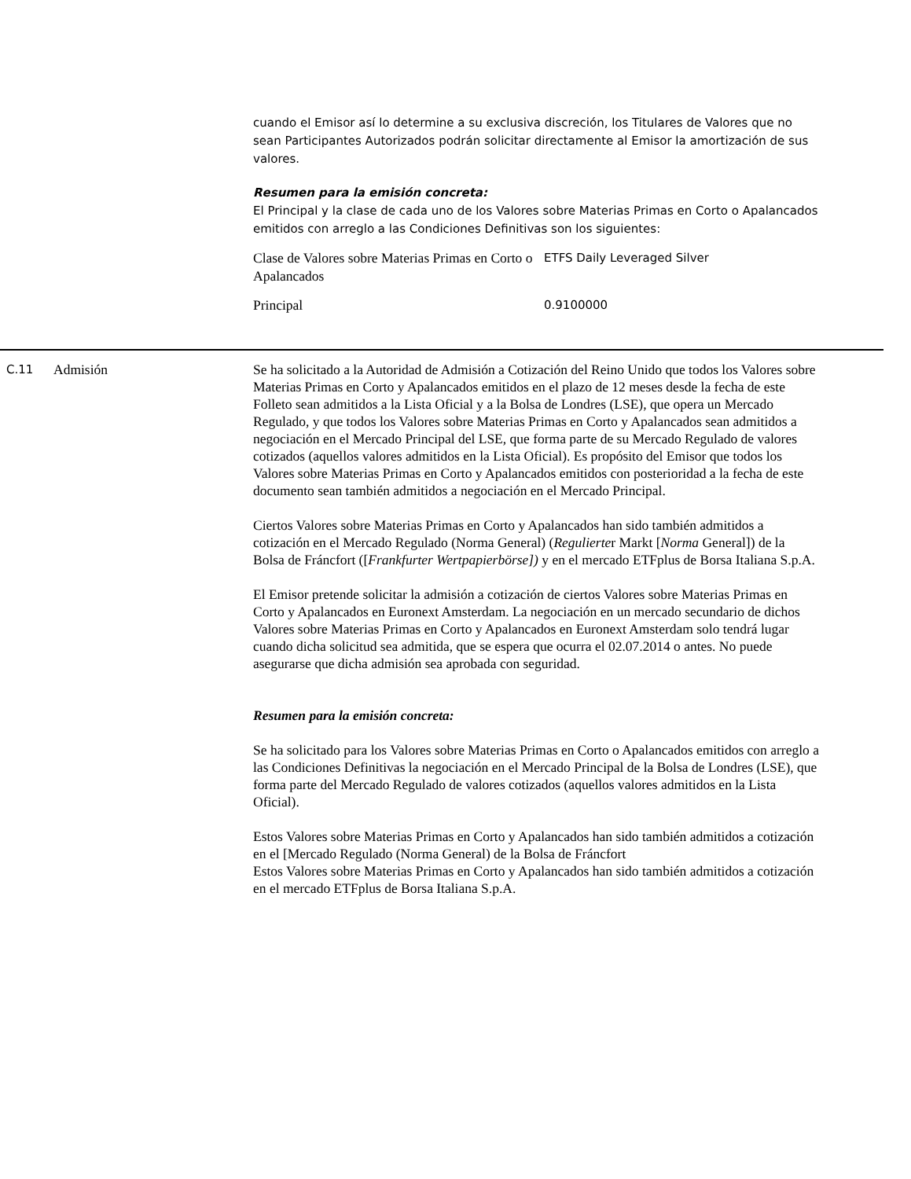cuando el Emisor así lo determine a su exclusiva discreción, los Titulares de Valores que no sean Participantes Autorizados podrán solicitar directamente al Emisor la amortización de sus valores.
Resumen para la emisión concreta:
El Principal y la clase de cada uno de los Valores sobre Materias Primas en Corto o Apalancados emitidos con arreglo a las Condiciones Definitivas son los siguientes:
| Clase de Valores sobre Materias Primas en Corto o Apalancados | ETFS Daily Leveraged Silver |
| Principal | 0.9100000 |
C.11
Admisión Se ha solicitado a la Autoridad de Admisión a Cotización del Reino Unido que todos los Valores sobre Materias Primas en Corto y Apalancados emitidos en el plazo de 12 meses desde la fecha de este Folleto sean admitidos a la Lista Oficial y a la Bolsa de Londres (LSE), que opera un Mercado Regulado, y que todos los Valores sobre Materias Primas en Corto y Apalancados sean admitidos a negociación en el Mercado Principal del LSE, que forma parte de su Mercado Regulado de valores cotizados (aquellos valores admitidos en la Lista Oficial). Es propósito del Emisor que todos los Valores sobre Materias Primas en Corto y Apalancados emitidos con posterioridad a la fecha de este documento sean también admitidos a negociación en el Mercado Principal.
Ciertos Valores sobre Materias Primas en Corto y Apalancados han sido también admitidos a cotización en el Mercado Regulado (Norma General) (Regulierter Markt [Norma General]) de la Bolsa de Fráncfort ([Frankfurter Wertpapierbörse]) y en el mercado ETFplus de Borsa Italiana S.p.A.
El Emisor pretende solicitar la admisión a cotización de ciertos Valores sobre Materias Primas en Corto y Apalancados en Euronext Amsterdam. La negociación en un mercado secundario de dichos Valores sobre Materias Primas en Corto y Apalancados en Euronext Amsterdam solo tendrá lugar cuando dicha solicitud sea admitida, que se espera que ocurra el 02.07.2014 o antes. No puede asegurarse que dicha admisión sea aprobada con seguridad.
Resumen para la emisión concreta:
Se ha solicitado para los Valores sobre Materias Primas en Corto o Apalancados emitidos con arreglo a las Condiciones Definitivas la negociación en el Mercado Principal de la Bolsa de Londres (LSE), que forma parte del Mercado Regulado de valores cotizados (aquellos valores admitidos en la Lista Oficial).
Estos Valores sobre Materias Primas en Corto y Apalancados han sido también admitidos a cotización en el [Mercado Regulado (Norma General) de la Bolsa de Fráncfort
Estos Valores sobre Materias Primas en Corto y Apalancados han sido también admitidos a cotización en el mercado ETFplus de Borsa Italiana S.p.A.